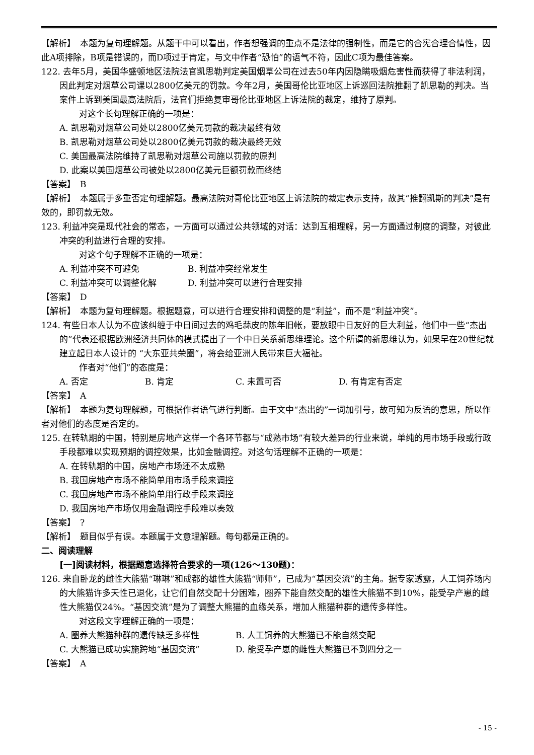【解析】　本题为复句理解题。从题干中可以看出，作者想强调的重点不是法律的强制性，而是它的合宪合理合情性，因此A项排除，B项是错误的，而D项过于肯定，与文中作者“恐怕”的语气不符，因此C项为最佳答案。
122. 去年5月，美国华盛顿地区法院法官凯思勒判定美国烟草公司在过去50年内因隐瞒吸烟危害性而获得了非法利润，因此判定对烟草公司课以2800亿美元的罚款。今年2月，美国哥伦比亚地区上诉巡回法院推翻了凯思勒的判决。当案件上诉到美国最高法院后，法官们拒绝复审哥伦比亚地区上诉法院的裁定，维持了原判。
对这个长句理解正确的一项是：
A. 凯思勒对烟草公司处以2800亿美元罚款的裁决最终有效
B. 凯思勒对烟草公司处以2800亿美元罚款的裁决最终无效
C. 美国最高法院维持了凯思勒对烟草公司施以罚款的原判
D. 此案以美国烟草公司被处以2800亿美元巨额罚款而终结
【答案】　B
【解析】　本题属于多重否定句理解题。最高法院对哥伦比亚地区上诉法院的裁定表示支持，故其“推翻凯斯的判决”是有效的，即罚款无效。
123. 利益冲突是现代社会的常态，一方面可以通过公共领域的对话：达到互相理解，另一方面通过制度的调整，对彼此冲突的利益进行合理的安排。
对这个句子理解不正确的一项是：
A. 利益冲突不可避免 B. 利益冲突经常发生
C. 利益冲突可以调整化解 D. 利益冲突可以进行合理安排
【答案】　D
【解析】　本题为复句理解题。根据题意，可以进行合理安排和调整的是“利益”，而不是“利益冲突”。
124. 有些日本人认为不应该纠缠于中日间过去的鸡毛蒜皮的陈年旧帐，要放眼中日友好的巨大利益，他们中一些“杰出的”代表还根据欧洲经济共同体的模式提出了一个中日关系新思维理论。这个所谓的新思维认为，如果早在20世纪就建立起日本人设计的 “大东亚共荣圈”，将会给亚洲人民带来巨大福祉。
作者对“他们”的态度是：
A. 否定 B. 肯定 C. 未置可否 D. 有肯定有否定
【答案】　A
【解析】　本题为复句理解题，可根据作者语气进行判断。由于文中“杰出的”一词加引号，故可知为反语的意思，所以作者对他们的态度是否定的。
125. 在转轨期的中国，特别是房地产这样一个各环节都与“成熟市场”有较大差异的行业来说，单纯的用市场手段或行政手段都难以实现预期的调控效果，比如金融调控。对这句话理解不正确的一项是：
A. 在转轨期的中国，房地产市场还不太成熟
B. 我国房地产市场不能简单用市场手段来调控
C. 我国房地产市场不能简单用行政手段来调控
D. 我国房地产市场仅用金融调控手段难以奏效
【答案】　?
【解析】　题目似乎有误。本题属于文意理解题。每句都是正确的。
二、阅读理解
[一]阅读材料，根据题意选择符合要求的一项(126～130题)：
126. 来自卧龙的雌性大熊猫“琳琳”和成都的雄性大熊猫“师师”，已成为“基因交流”的主角。据专家透露，人工饲养场内的大熊猫许多天性已退化，让它们自然交配十分困难，圈养下能自然交配的雄性大熊猫不到10%，能受孕产崽的雌性大熊猫仅24%。“基因交流”是为了调整大熊猫的血缘关系，增加人熊猫种群的遗传多样性。
对这段文字理解正确的一项是：
A. 圈养大熊猫种群的遗传缺乏多样性 B. 人工饲养的大熊猫已不能自然交配
C. 大熊猫已成功实施跨地“基因交流” D. 能受孕产崽的雌性大熊猫已不到四分之一
【答案】　A
- 15 -